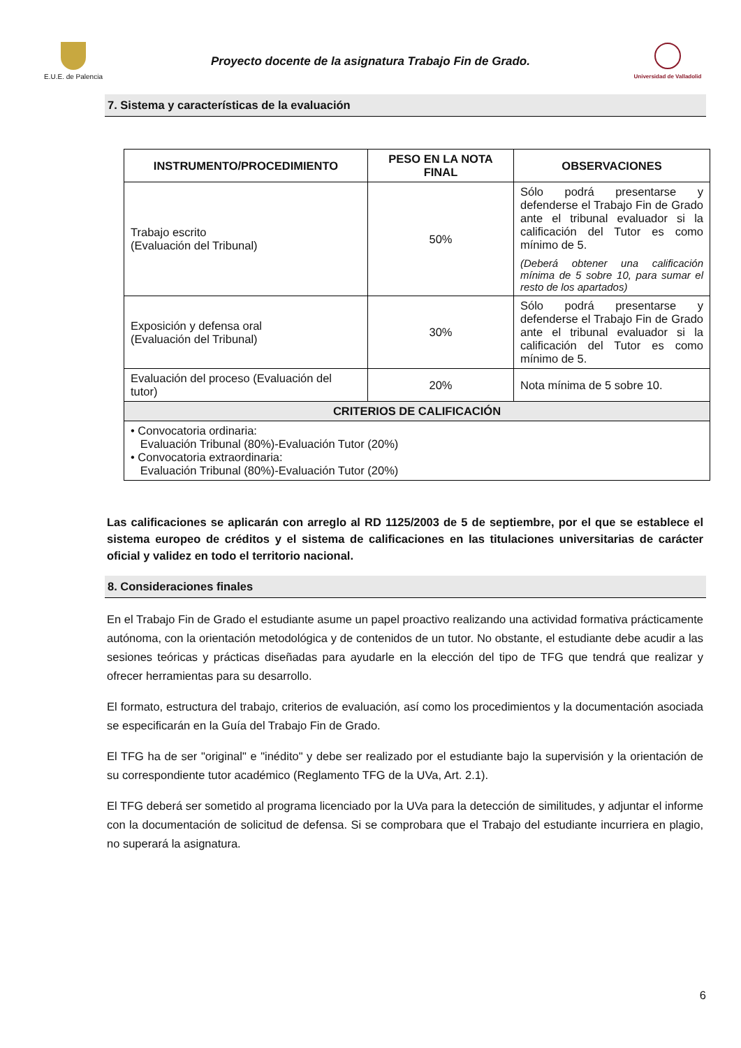E.U.E. de Palencia
Proyecto docente de la asignatura Trabajo Fin de Grado.
Universidad de Valladolid
7. Sistema y características de la evaluación
| INSTRUMENTO/PROCEDIMIENTO | PESO EN LA NOTA FINAL | OBSERVACIONES |
| --- | --- | --- |
| Trabajo escrito (Evaluación del Tribunal) | 50% | Sólo podrá presentarse y defenderse el Trabajo Fin de Grado ante el tribunal evaluador si la calificación del Tutor es como mínimo de 5. (Deberá obtener una calificación mínima de 5 sobre 10, para sumar el resto de los apartados) |
| Exposición y defensa oral (Evaluación del Tribunal) | 30% | Sólo podrá presentarse y defenderse el Trabajo Fin de Grado ante el tribunal evaluador si la calificación del Tutor es como mínimo de 5. |
| Evaluación del proceso (Evaluación del tutor) | 20% | Nota mínima de 5 sobre 10. |
| CRITERIOS DE CALIFICACIÓN | | |
| • Convocatoria ordinaria: Evaluación Tribunal (80%)-Evaluación Tutor (20%) • Convocatoria extraordinaria: Evaluación Tribunal (80%)-Evaluación Tutor (20%) | | |
Las calificaciones se aplicarán con arreglo al RD 1125/2003 de 5 de septiembre, por el que se establece el sistema europeo de créditos y el sistema de calificaciones en las titulaciones universitarias de carácter oficial y validez en todo el territorio nacional.
8. Consideraciones finales
En el Trabajo Fin de Grado el estudiante asume un papel proactivo realizando una actividad formativa prácticamente autónoma, con la orientación metodológica y de contenidos de un tutor. No obstante, el estudiante debe acudir a las sesiones teóricas y prácticas diseñadas para ayudarle en la elección del tipo de TFG que tendrá que realizar y ofrecer herramientas para su desarrollo.
El formato, estructura del trabajo, criterios de evaluación, así como los procedimientos y la documentación asociada se especificarán en la Guía del Trabajo Fin de Grado.
El TFG ha de ser "original" e "inédito" y debe ser realizado por el estudiante bajo la supervisión y la orientación de su correspondiente tutor académico (Reglamento TFG de la UVa, Art. 2.1).
El TFG deberá ser sometido al programa licenciado por la UVa para la detección de similitudes, y adjuntar el informe con la documentación de solicitud de defensa. Si se comprobara que el Trabajo del estudiante incurriera en plagio, no superará la asignatura.
6